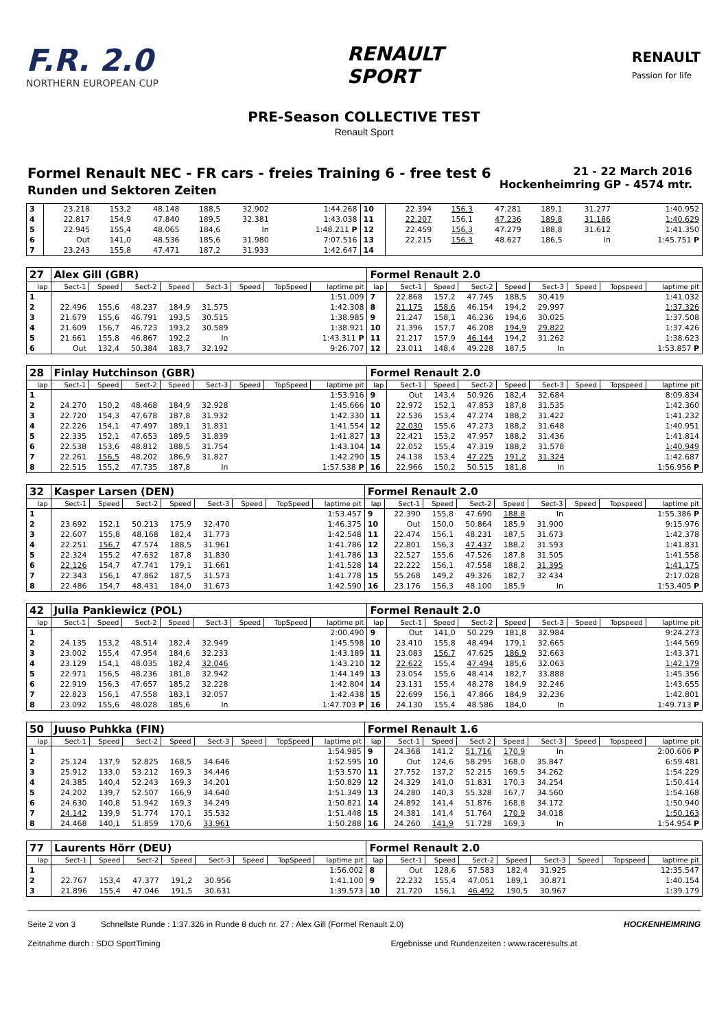F.R. 2.0
NORTHERN EUROPEAN CUP
RENAULT
SPORT
RENAULT
Passion for life
PRE-Season COLLECTIVE TEST
Renault Sport
Formel Renault NEC - FR cars - freies Training 6 - free test 6
Runden und Sektoren Zeiten
21 - 22 March 2016
Hockenheimring GP - 4574 mtr.
| 3 | 23.218 | 153,2 | 48.148 | 188,5 | 32.902 | | | 1:44.268 | 10 | 22.394 | 156,3 | 47.281 | 189,1 | 31.277 | | | 1:40.952 |
| 4 | 22.817 | 154,9 | 47.840 | 189,5 | 32.381 | | | 1:43.038 | 11 | 22.207 | 156,1 | 47.236 | 189,8 | 31.186 | | | 1:40.629 |
| 5 | 22.945 | 155,4 | 48.065 | 184,6 | In | | | 1:48.211 P | 12 | 22.459 | 156,3 | 47.279 | 188,8 | 31.612 | | | 1:41.350 |
| 6 | Out | 141,0 | 48.536 | 185,6 | 31.980 | | | 7:07.516 | 13 | 22.215 | 156,3 | 48.627 | 186,5 | In | | | 1:45.751 P |
| 7 | 23.243 | 155,8 | 47.471 | 187,2 | 31.933 | | | 1:42.647 | 14 | | | | | | | | |
| 27 | Alex Gill (GBR) | | | | | | | | Formel Renault 2.0 | | | | | | | | |
| lap | Sect-1 | Speed | Sect-2 | Speed | Sect-3 | Speed | TopSpeed | laptime pit | lap | Sect-1 | Speed | Sect-2 | Speed | Sect-3 | Speed | Topspeed | laptime pit |
| 1 | | | | | | | | 1:51.009 | 7 | 22.868 | 157,2 | 47.745 | 188,5 | 30.419 | | | 1:41.032 |
| 2 | 22.496 | 155,6 | 48.237 | 184,9 | 31.575 | | | 1:42.308 | 8 | 21.175 | 158,6 | 46.154 | 194,2 | 29.997 | | | 1:37.326 |
| 3 | 21.679 | 155,6 | 46.791 | 193,5 | 30.515 | | | 1:38.985 | 9 | 21.247 | 158,1 | 46.236 | 194,6 | 30.025 | | | 1:37.508 |
| 4 | 21.609 | 156,7 | 46.723 | 193,2 | 30.589 | | | 1:38.921 | 10 | 21.396 | 157,7 | 46.208 | 194,9 | 29.822 | | | 1:37.426 |
| 5 | 21.661 | 155,8 | 46.867 | 192,2 | In | | | 1:43.311 P | 11 | 21.217 | 157,9 | 46.144 | 194,2 | 31.262 | | | 1:38.623 |
| 6 | Out | 132,4 | 50.384 | 183,7 | 32.192 | | | 9:26.707 | 12 | 23.011 | 148,4 | 49.228 | 187,5 | In | | | 1:53.857 P |
| 28 | Finlay Hutchinson (GBR) | | | | | | | | Formel Renault 2.0 | | | | | | | | |
| lap | Sect-1 | Speed | Sect-2 | Speed | Sect-3 | Speed | TopSpeed | laptime pit | lap | Sect-1 | Speed | Sect-2 | Speed | Sect-3 | Speed | Topspeed | laptime pit |
| 1 | | | | | | | | 1:53.916 | 9 | Out | 143,4 | 50.926 | 182,4 | 32.684 | | | 8:09.834 |
| 2 | 24.270 | 150,2 | 48.468 | 184,9 | 32.928 | | | 1:45.666 | 10 | 22.972 | 152,1 | 47.853 | 187,8 | 31.535 | | | 1:42.360 |
| 3 | 22.720 | 154,3 | 47.678 | 187,8 | 31.932 | | | 1:42.330 | 11 | 22.536 | 153,4 | 47.274 | 188,2 | 31.422 | | | 1:41.232 |
| 4 | 22.226 | 154,1 | 47.497 | 189,1 | 31.831 | | | 1:41.554 | 12 | 22.030 | 155,6 | 47.273 | 188,2 | 31.648 | | | 1:40.951 |
| 5 | 22.335 | 152,1 | 47.653 | 189,5 | 31.839 | | | 1:41.827 | 13 | 22.421 | 153,2 | 47.957 | 188,2 | 31.436 | | | 1:41.814 |
| 6 | 22.538 | 153,6 | 48.812 | 188,5 | 31.754 | | | 1:43.104 | 14 | 22.052 | 155,4 | 47.319 | 188,2 | 31.578 | | | 1:40.949 |
| 7 | 22.261 | 156,5 | 48.202 | 186,9 | 31.827 | | | 1:42.290 | 15 | 24.138 | 153,4 | 47.225 | 191,2 | 31.324 | | | 1:42.687 |
| 8 | 22.515 | 155,2 | 47.735 | 187,8 | In | | | 1:57.538 P | 16 | 22.966 | 150,2 | 50.515 | 181,8 | In | | | 1:56.956 P |
| 32 | Kasper Larsen (DEN) | | | | | | | | Formel Renault 2.0 | | | | | | | | |
| lap | Sect-1 | Speed | Sect-2 | Speed | Sect-3 | Speed | TopSpeed | laptime pit | lap | Sect-1 | Speed | Sect-2 | Speed | Sect-3 | Speed | Topspeed | laptime pit |
| 1 | | | | | | | | 1:53.457 | 9 | 22.390 | 155,8 | 47.690 | 188,8 | In | | | 1:55.386 P |
| 2 | 23.692 | 152,1 | 50.213 | 175,9 | 32.470 | | | 1:46.375 | 10 | Out | 150,0 | 50.864 | 185,9 | 31.900 | | | 9:15.976 |
| 3 | 22.607 | 155,8 | 48.168 | 182,4 | 31.773 | | | 1:42.548 | 11 | 22.474 | 156,1 | 48.231 | 187,5 | 31.673 | | | 1:42.378 |
| 4 | 22.251 | 156,7 | 47.574 | 188,5 | 31.961 | | | 1:41.786 | 12 | 22.801 | 156,3 | 47.437 | 188,2 | 31.593 | | | 1:41.831 |
| 5 | 22.324 | 155,2 | 47.632 | 187,8 | 31.830 | | | 1:41.786 | 13 | 22.527 | 155,6 | 47.526 | 187,8 | 31.505 | | | 1:41.558 |
| 6 | 22.126 | 154,7 | 47.741 | 179,1 | 31.661 | | | 1:41.528 | 14 | 22.222 | 156,1 | 47.558 | 188,2 | 31.395 | | | 1:41.175 |
| 7 | 22.343 | 156,1 | 47.862 | 187,5 | 31.573 | | | 1:41.778 | 15 | 55.268 | 149,2 | 49.326 | 182,7 | 32.434 | | | 2:17.028 |
| 8 | 22.486 | 154,7 | 48.431 | 184,0 | 31.673 | | | 1:42.590 | 16 | 23.176 | 156,3 | 48.100 | 185,9 | In | | | 1:53.405 P |
| 42 | Julia Pankiewicz (POL) | | | | | | | | Formel Renault 2.0 | | | | | | | | |
| lap | Sect-1 | Speed | Sect-2 | Speed | Sect-3 | Speed | TopSpeed | laptime pit | lap | Sect-1 | Speed | Sect-2 | Speed | Sect-3 | Speed | Topspeed | laptime pit |
| 1 | | | | | | | | 2:00.490 | 9 | Out | 141,0 | 50.229 | 181,8 | 32.984 | | | 9:24.273 |
| 2 | 24.135 | 153,2 | 48.514 | 182,4 | 32.949 | | | 1:45.598 | 10 | 23.410 | 155,8 | 48.494 | 179,1 | 32.665 | | | 1:44.569 |
| 3 | 23.002 | 155,4 | 47.954 | 184,6 | 32.233 | | | 1:43.189 | 11 | 23.083 | 156,7 | 47.625 | 186,9 | 32.663 | | | 1:43.371 |
| 4 | 23.129 | 154,1 | 48.035 | 182,4 | 32.046 | | | 1:43.210 | 12 | 22.622 | 155,4 | 47.494 | 185,6 | 32.063 | | | 1:42.179 |
| 5 | 22.971 | 156,5 | 48.236 | 181,8 | 32.942 | | | 1:44.149 | 13 | 23.054 | 155,6 | 48.414 | 182,7 | 33.888 | | | 1:45.356 |
| 6 | 22.919 | 156,3 | 47.657 | 185,2 | 32.228 | | | 1:42.804 | 14 | 23.131 | 155,4 | 48.278 | 184,9 | 32.246 | | | 1:43.655 |
| 7 | 22.823 | 156,1 | 47.558 | 183,1 | 32.057 | | | 1:42.438 | 15 | 22.699 | 156,1 | 47.866 | 184,9 | 32.236 | | | 1:42.801 |
| 8 | 23.092 | 155,6 | 48.028 | 185,6 | In | | | 1:47.703 P | 16 | 24.130 | 155,4 | 48.586 | 184,0 | In | | | 1:49.713 P |
| 50 | Juuso Puhkka (FIN) | | | | | | | | Formel Renault 1.6 | | | | | | | | |
| lap | Sect-1 | Speed | Sect-2 | Speed | Sect-3 | Speed | TopSpeed | laptime pit | lap | Sect-1 | Speed | Sect-2 | Speed | Sect-3 | Speed | Topspeed | laptime pit |
| 1 | | | | | | | | 1:54.985 | 9 | 24.368 | 141,2 | 51.716 | 170,9 | In | | | 2:00.606 P |
| 2 | 25.124 | 137,9 | 52.825 | 168,5 | 34.646 | | | 1:52.595 | 10 | Out | 124,6 | 58.295 | 168,0 | 35.847 | | | 6:59.481 |
| 3 | 25.912 | 133,0 | 53.212 | 169,3 | 34.446 | | | 1:53.570 | 11 | 27.752 | 137,2 | 52.215 | 169,5 | 34.262 | | | 1:54.229 |
| 4 | 24.385 | 140,4 | 52.243 | 169,3 | 34.201 | | | 1:50.829 | 12 | 24.329 | 141,0 | 51.831 | 170,3 | 34.254 | | | 1:50.414 |
| 5 | 24.202 | 139,7 | 52.507 | 166,9 | 34.640 | | | 1:51.349 | 13 | 24.280 | 140,3 | 55.328 | 167,7 | 34.560 | | | 1:54.168 |
| 6 | 24.630 | 140,8 | 51.942 | 169,3 | 34.249 | | | 1:50.821 | 14 | 24.892 | 141,4 | 51.876 | 168,8 | 34.172 | | | 1:50.940 |
| 7 | 24.142 | 139,9 | 51.774 | 170,1 | 35.532 | | | 1:51.448 | 15 | 24.381 | 141,4 | 51.764 | 170,9 | 34.018 | | | 1:50.163 |
| 8 | 24.468 | 140,1 | 51.859 | 170,6 | 33.961 | | | 1:50.288 | 16 | 24.260 | 141,9 | 51.728 | 169,3 | In | | | 1:54.954 P |
| 77 | Laurents Hörr (DEU) | | | | | | | | Formel Renault 2.0 | | | | | | | | |
| lap | Sect-1 | Speed | Sect-2 | Speed | Sect-3 | Speed | TopSpeed | laptime pit | lap | Sect-1 | Speed | Sect-2 | Speed | Sect-3 | Speed | Topspeed | laptime pit |
| 1 | | | | | | | | 1:56.002 | 8 | Out | 128,6 | 57.583 | 182,4 | 31.925 | | | 12:35.547 |
| 2 | 22.767 | 153,4 | 47.377 | 191,2 | 30.956 | | | 1:41.100 | 9 | 22.232 | 155,4 | 47.051 | 189,1 | 30.871 | | | 1:40.154 |
| 3 | 21.896 | 155,4 | 47.046 | 191,5 | 30.631 | | | 1:39.573 | 10 | 21.720 | 156,1 | 46.492 | 190,5 | 30.967 | | | 1:39.179 |
Seite 2 von 3 Schnellste Runde : 1:37.326 in Runde 8 duch nr. 27 : Alex Gill (Formel Renault 2.0)
HOCKENHEIMRING
Zeitnahme durch : SDO SportTiming
Ergebnisse und Rundenzeiten : www.raceresults.at